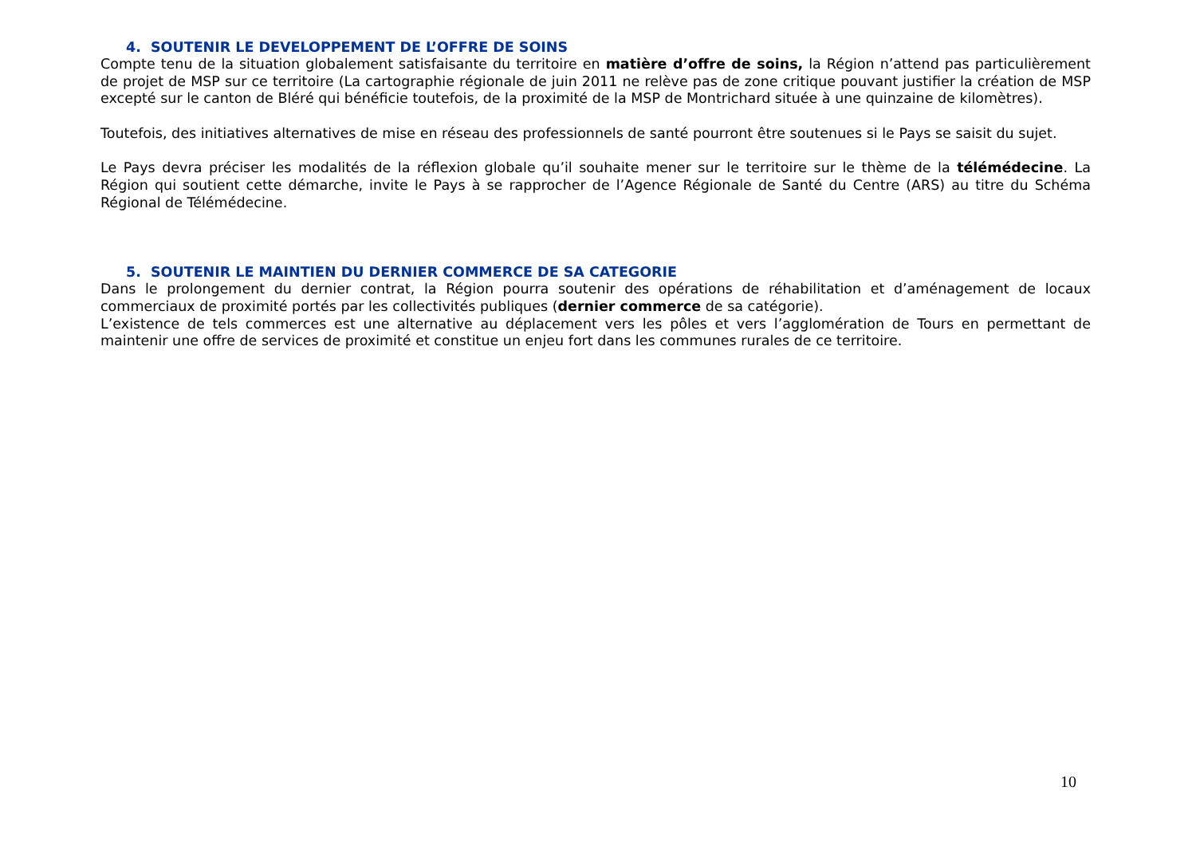4. SOUTENIR LE DEVELOPPEMENT DE L’OFFRE DE SOINS
Compte tenu de la situation globalement satisfaisante du territoire en matière d’offre de soins, la Région n’attend pas particulièrement de projet de MSP sur ce territoire (La cartographie régionale de juin 2011 ne relève pas de zone critique pouvant justifier la création de MSP excepté sur le canton de Bléré qui bénéficie toutefois, de la proximité de la MSP de Montrichard située à une quinzaine de kilomètres).
Toutefois, des initiatives alternatives de mise en réseau des professionnels de santé pourront être soutenues si le Pays se saisit du sujet.
Le Pays devra préciser les modalités de la réflexion globale qu’il souhaite mener sur le territoire sur le thème de la télémédecine. La Région qui soutient cette démarche, invite le Pays à se rapprocher de l’Agence Régionale de Santé du Centre (ARS) au titre du Schéma Régional de Télémédecine.
5. SOUTENIR LE MAINTIEN DU DERNIER COMMERCE DE SA CATEGORIE
Dans le prolongement du dernier contrat, la Région pourra soutenir des opérations de réhabilitation et d’aménagement de locaux commerciaux de proximité portés par les collectivités publiques (dernier commerce de sa catégorie).
L’existence de tels commerces est une alternative au déplacement vers les pôles et vers l’agglomération de Tours en permettant de maintenir une offre de services de proximité et constitue un enjeu fort dans les communes rurales de ce territoire.
10